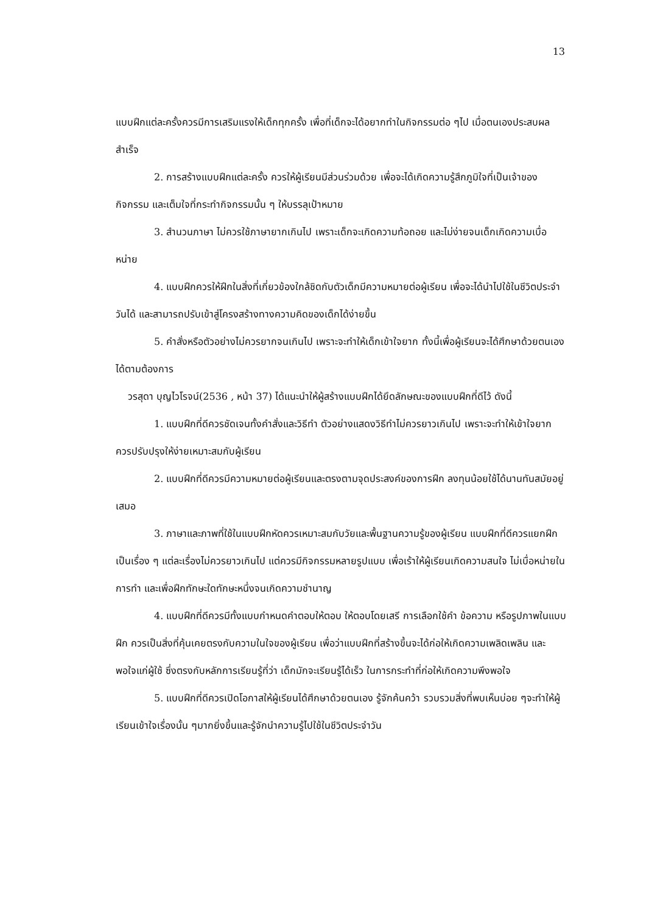13
แบบฝึกแต่ละครั้งควรมีการเสริมแรงให้เด็กทุกครั้ง เพื่อที่เด็กจะได้อยากทำในกิจกรรมต่อ ๆไป เมื่อตนเองประสบผลสำเร็จ
2. การสร้างแบบฝึกแต่ละครั้ง ควรให้ผู้เรียนมีส่วนร่วมด้วย เพื่อจะได้เกิดความรู้สึกภูมิใจที่เป็นเจ้าของกิจกรรม และเต็มใจที่กระทำกิจกรรมนั้น ๆ ให้บรรลุเป้าหมาย
3. สำนวนภาษา ไม่ควรใช้ภาษายากเกินไป เพราะเด็กจะเกิดความท้อถอย และไม่ง่ายจนเด็กเกิดความเบื่อหน่าย
4. แบบฝึกควรให้ฝึกในสิ่งที่เกี่ยวข้องใกล้ชิดกับตัวเด็กมีความหมายต่อผู้เรียน เพื่อจะได้นำไปใช้ในชีวิตประจำวันได้ และสามารถปรับเข้าสู่โครงสร้างทางความคิดของเด็กได้ง่ายขึ้น
5. คำสั่งหรือตัวอย่างไม่ควรยากจนเกินไป เพราะจะทำให้เด็กเข้าใจยาก ทั้งนี้เพื่อผู้เรียนจะได้ศึกษาด้วยตนเองได้ตามต้องการ
วรสุดา บุญไวโรจน์(2536 , หน้า 37) ได้แนะนำให้ผู้สร้างแบบฝึกได้ยึดลักษณะของแบบฝึกที่ดีไว้ ดังนี้
1. แบบฝึกที่ดีควรชัดเจนทั้งคำสั่งและวิธีทำ ตัวอย่างแสดงวิธีทำไม่ควรยาวเกินไป เพราะจะทำให้เข้าใจยาก ควรปรับปรุงให้ง่ายเหมาะสมกับผู้เรียน
2. แบบฝึกที่ดีควรมีความหมายต่อผู้เรียนและตรงตามจุดประสงค์ของการฝึก ลงทุนน้อยใช้ได้นานทันสมัยอยู่เสมอ
3. ภาษาและภาพที่ใช้ในแบบฝึกหัดควรเหมาะสมกับวัยและพื้นฐานความรู้ของผู้เรียน แบบฝึกที่ดีควรแยกฝึกเป็นเรื่อง ๆ แต่ละเรื่องไม่ควรยาวเกินไป แต่ควรมีกิจกรรมหลายรูปแบบ เพื่อเร้าให้ผู้เรียนเกิดความสนใจ ไม่เบื่อหน่ายในการทำ และเพื่อฝึกทักษะใดทักษะหนึ่งจนเกิดความชำนาญ
4. แบบฝึกที่ดีควรมีทั้งแบบกำหนดคำตอบให้ตอบ ให้ตอบโดยเสรี การเลือกใช้คำ ข้อความ หรือรูปภาพในแบบฝึก ควรเป็นสิ่งที่คุ้นเคยตรงกับความในใจของผู้เรียน เพื่อว่าแบบฝึกที่สร้างขึ้นจะได้ก่อให้เกิดความเพลิดเพลิน และพอใจแก่ผู้ใช้ ซึ่งตรงกับหลักการเรียนรู้ที่ว่า เด็กมักจะเรียนรู้ได้เร็ว ในการกระทำที่ก่อให้เกิดความพึงพอใจ
5. แบบฝึกที่ดีควรเปิดโอกาสให้ผู้เรียนได้ศึกษาด้วยตนเอง รู้จักค้นคว้า รวบรวมสิ่งที่พบเห็นบ่อย ๆจะทำให้ผู้เรียนเข้าใจเรื่องนั้น ๆมากยิ่งขึ้นและรู้จักนำความรู้ไปใช้ในชีวิตประจำวัน